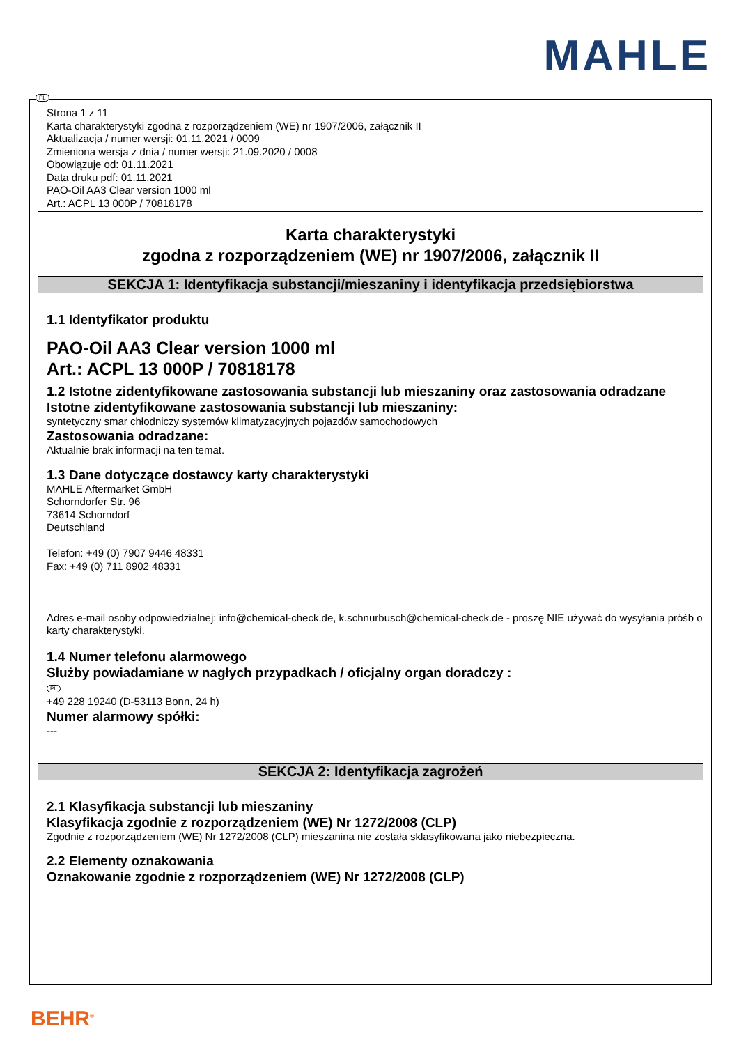MAHLE
PL
Strona 1 z 11
Karta charakterystyki zgodna z rozporządzeniem (WE) nr 1907/2006, załącznik II
Aktualizacja / numer wersji: 01.11.2021 / 0009
Zmieniona wersja z dnia / numer wersji: 21.09.2020 / 0008
Obowiązuje od: 01.11.2021
Data druku pdf: 01.11.2021
PAO-Oil AA3 Clear version 1000 ml
Art.: ACPL 13 000P / 70818178
Karta charakterystyki
zgodna z rozporządzeniem (WE) nr 1907/2006, załącznik II
SEKCJA 1: Identyfikacja substancji/mieszaniny i identyfikacja przedsiębiorstwa
1.1 Identyfikator produktu
PAO-Oil AA3 Clear version 1000 ml
Art.: ACPL 13 000P / 70818178
1.2 Istotne zidentyfikowane zastosowania substancji lub mieszaniny oraz zastosowania odradzane
Istotne zidentyfikowane zastosowania substancji lub mieszaniny:
syntetyczny smar chłodniczy systemów klimatyzacyjnych pojazdów samochodowych
Zastosowania odradzane:
Aktualnie brak informacji na ten temat.
1.3 Dane dotyczące dostawcy karty charakterystyki
MAHLE Aftermarket GmbH
Schorndorfer Str. 96
73614 Schorndorf
Deutschland
Telefon: +49 (0) 7907 9446 48331
Fax: +49 (0) 711 8902 48331
Adres e-mail osoby odpowiedzialnej: info@chemical-check.de, k.schnurbusch@chemical-check.de - proszę NIE używać do wysyłania próśb o karty charakterystyki.
1.4 Numer telefonu alarmowego
Służby powiadamiane w nagłych przypadkach / oficjalny organ doradczy :
PL
+49 228 19240 (D-53113 Bonn, 24 h)
Numer alarmowy spółki:
---
SEKCJA 2: Identyfikacja zagrożeń
2.1 Klasyfikacja substancji lub mieszaniny
Klasyfikacja zgodnie z rozporządzeniem (WE) Nr 1272/2008 (CLP)
Zgodnie z rozporządzeniem (WE) Nr 1272/2008 (CLP) mieszanina nie została sklasyfikowana jako niebezpieczna.
2.2 Elementy oznakowania
Oznakowanie zgodnie z rozporządzeniem (WE) Nr 1272/2008 (CLP)
BEHR<sup>®</sup>